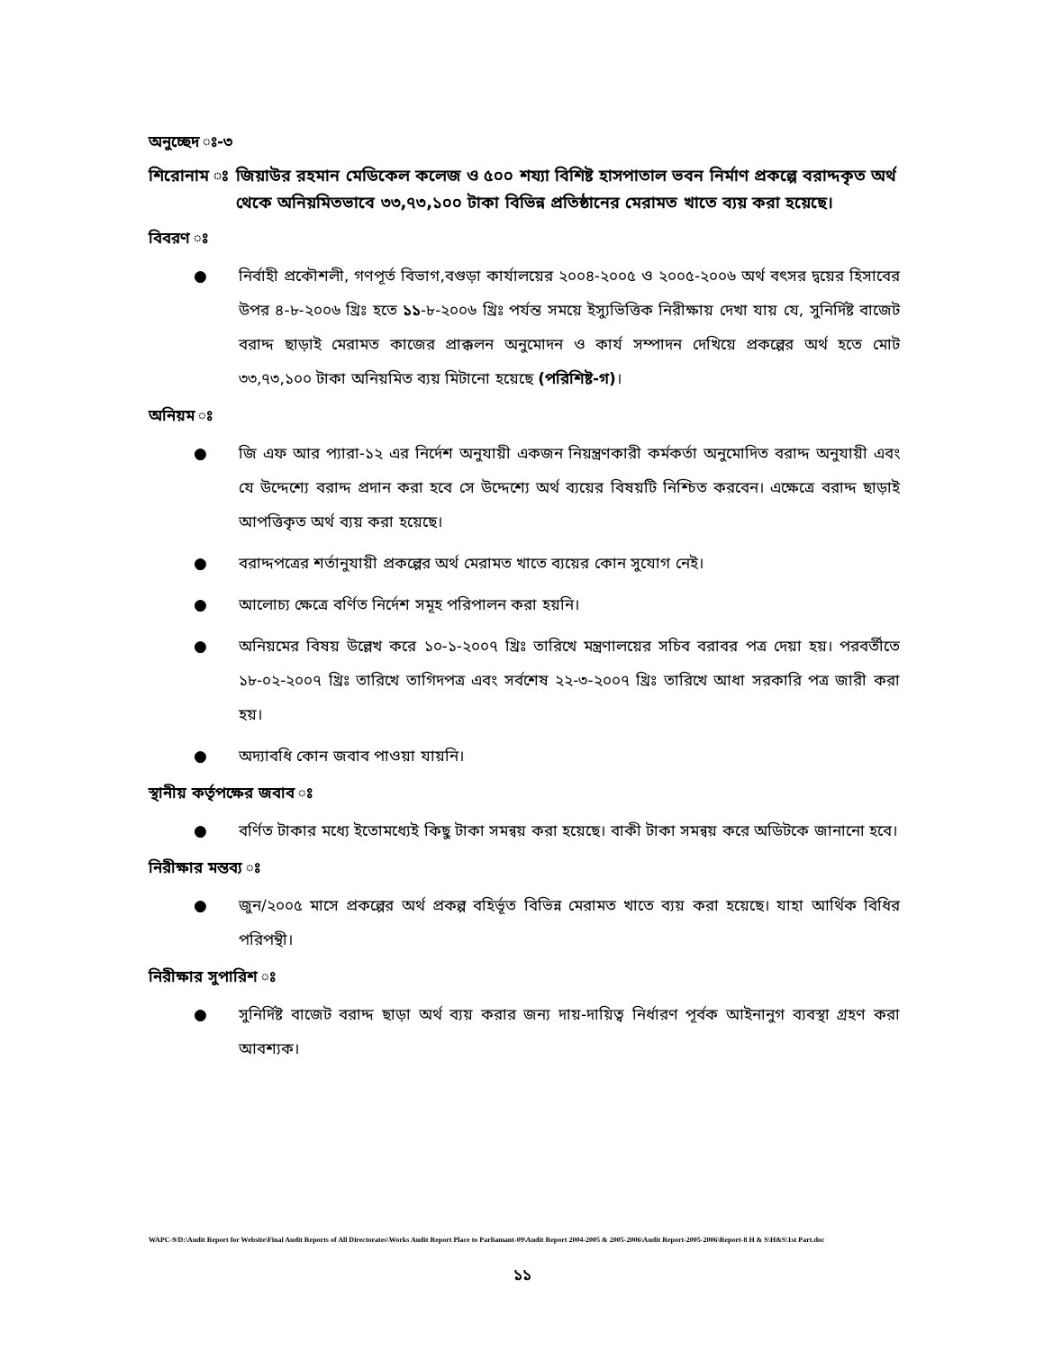অনুচ্ছেদ ঃ-৩
শিরোনাম ঃ জিয়াউর রহমান মেডিকেল কলেজ ও ৫০০ শয্যা বিশিষ্ট হাসপাতাল ভবন নির্মাণ প্রকল্পে বরাদ্দকৃত অর্থ থেকে অনিয়মিতভাবে ৩৩,৭৩,১০০ টাকা বিভিন্ন প্রতিষ্ঠানের মেরামত খাতে ব্যয় করা হয়েছে।
বিবরণ ঃ
● নির্বাহী প্রকৌশলী, গণপূর্ত বিভাগ,বগুড়া কার্যালয়ের ২০০৪-২০০৫ ও ২০০৫-২০০৬ অর্থ বৎসর দ্বয়ের হিসাবের উপর ৪-৮-২০০৬ খ্রিঃ হতে ১১-৮-২০০৬ খ্রিঃ পর্যন্ত সময়ে ইস্যুভিত্তিক নিরীক্ষায় দেখা যায় যে, সুনির্দিষ্ট বাজেট বরাদ্দ ছাড়াই মেরামত কাজের প্রাক্কলন অনুমোদন ও কার্য সম্পাদন দেখিয়ে প্রকল্পের অর্থ হতে মোট ৩৩,৭৩,১০০ টাকা অনিয়মিত ব্যয় মিটানো হয়েছে (পরিশিষ্ট-গ)।
অনিয়ম ঃ
● জি এফ আর প্যারা-১২ এর নির্দেশ অনুযায়ী একজন নিয়ন্ত্রণকারী কর্মকর্তা অনুমোদিত বরাদ্দ অনুযায়ী এবং যে উদ্দেশ্যে বরাদ্দ প্রদান করা হবে সে উদ্দেশ্যে অর্থ ব্যয়ের বিষয়টি নিশ্চিত করবেন। এক্ষেত্রে বরাদ্দ ছাড়াই আপত্তিকৃত অর্থ ব্যয় করা হয়েছে।
● বরাদ্দপত্রের শর্তানুযায়ী প্রকল্পের অর্থ মেরামত খাতে ব্যয়ের কোন সুযোগ নেই।
● আলোচ্য ক্ষেত্রে বর্ণিত নির্দেশ সমূহ পরিপালন করা হয়নি।
● অনিয়মের বিষয় উল্লেখ করে ১০-১-২০০৭ খ্রিঃ তারিখে মন্ত্রণালয়ের সচিব বরাবর পত্র দেয়া হয়। পরবর্তীতে ১৮-০২-২০০৭ খ্রিঃ তারিখে তাগিদপত্র এবং সর্বশেষ ২২-৩-২০০৭ খ্রিঃ তারিখে আধা সরকারি পত্র জারী করা হয়।
● অদ্যাবধি কোন জবাব পাওয়া যায়নি।
স্থানীয় কর্তৃপক্ষের জবাব ঃ
● বর্ণিত টাকার মধ্যে ইতোমধ্যেই কিছু টাকা সমন্বয় করা হয়েছে। বাকী টাকা সমন্বয় করে অডিটকে জানানো হবে।
নিরীক্ষার মন্তব্য ঃ
● জুন/২০০৫ মাসে প্রকল্পের অর্থ প্রকল্প বহির্ভূত বিভিন্ন মেরামত খাতে ব্যয় করা হয়েছে। যাহা আর্থিক বিধির পরিপন্থী।
নিরীক্ষার সুপারিশ ঃ
● সুনির্দিষ্ট বাজেট বরাদ্দ ছাড়া অর্থ ব্যয় করার জন্য দায়-দায়িত্ব নির্ধারণ পূর্বক আইনানুগ ব্যবস্থা গ্রহণ করা আবশ্যক।
WAPC-9/D:\Audit Report for Website\Final Audit Reports of All Directorates\Works Audit Report Place to Parliamant-09\Audit Report 2004-2005 & 2005-2006\Audit Report-2005-2006\Report-8 H & S\H&S\1st Part.doc
১১